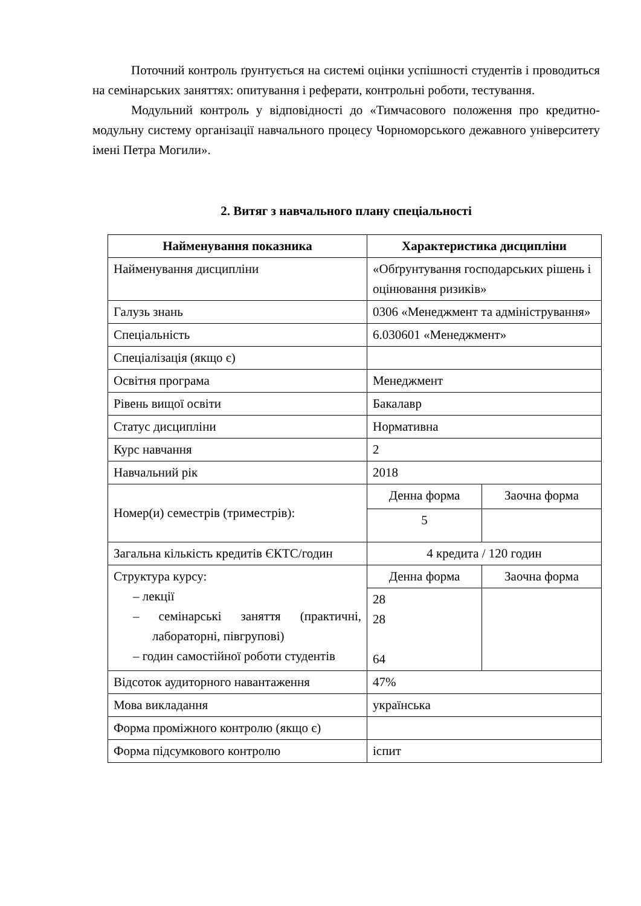Поточний контроль ґрунтується на системі оцінки успішності студентів і проводиться на семінарських заняттях: опитування і реферати, контрольні роботи, тестування.
Модульний контроль у відповідності до «Тимчасового положення про кредитно-модульну систему організації навчального процесу Чорноморського дежавного університету імені Петра Могили».
2. Витяг з навчального плану спеціальності
| Найменування показника | Характеристика дисципліни | |
| --- | --- | --- |
| Найменування дисципліни | «Обґрунтування господарських рішень і оцінювання ризиків» | |
| Галузь знань | 0306 «Менеджмент та адміністрування» | |
| Спеціальність | 6.030601 «Менеджмент» | |
| Спеціалізація (якщо є) | | |
| Освітня програма | Менеджмент | |
| Рівень вищої освіти | Бакалавр | |
| Статус дисципліни | Нормативна | |
| Курс навчання | 2 | |
| Навчальний рік | 2018 | |
| Номер(и) семестрів (триместрів): | Денна форма | Заочна форма |
| | 5 | |
| Загальна кількість кредитів ЄКТС/годин | 4 кредита / 120 годин | |
| Структура курсу: – лекції – семінарські заняття (практичні, лабораторні, півгрупові) – годин самостійної роботи студентів | Денна форма | Заочна форма |
| | 28 28 64 | |
| Відсоток аудиторного навантаження | 47% | |
| Мова викладання | українська | |
| Форма проміжного контролю (якщо є) | | |
| Форма підсумкового контролю | іспит | |